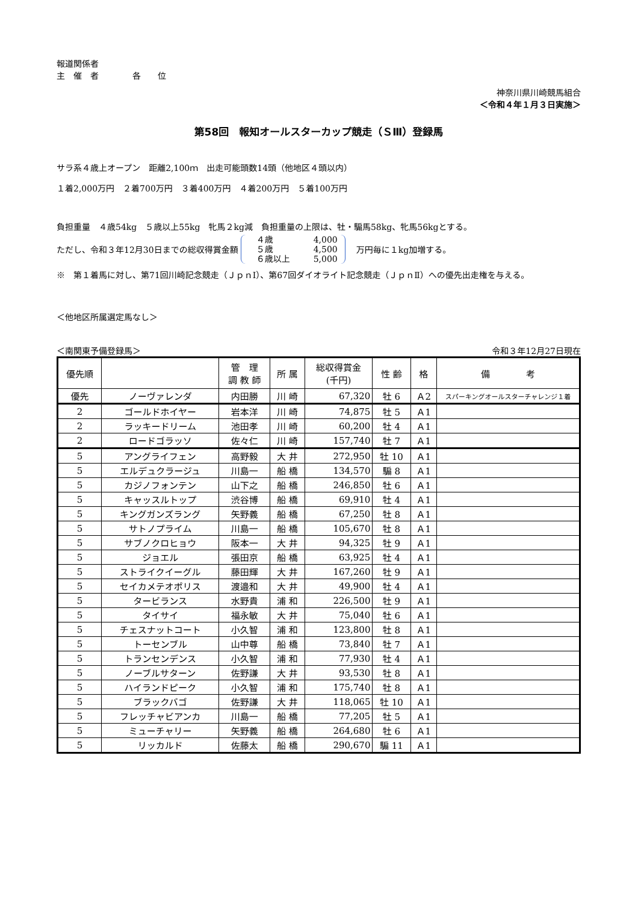報道関係者
主　催　者　　　　各　　位
神奈川県川崎競馬組合
＜令和４年１月３日実施＞
第58回　報知オールスターカップ競走（ＳⅢ）登録馬
サラ系４歳上オープン　距離2,100ｍ　出走可能頭数14頭（他地区４頭以内）
１着2,000万円　２着700万円　３着400万円　４着200万円　５着100万円
負担重量　４歳54kg　５歳以上55kg　牝馬２kg減　負担重量の上限は、牡・騸馬58kg、牝馬56kgとする。
ただし、令和３年12月30日までの総収得賞金額
４歳 4,000
５歳 4,500
６歳以上 5,000
　万円毎に１kg加増する。
※　第１着馬に対し、第71回川崎記念競走（ＪｐｎⅠ）、第67回ダイオライト記念競走（ＪｐｎⅡ）への優先出走権を与える。
＜他地区所属選定馬なし＞
＜南関東予備登録馬＞ 令和３年12月27日現在
| 優先順 | | 管 理 調 教 師 | 所 属 | 総収得賞金 (千円) | 性 齢 | 格 | 備 考 |
| --- | --- | --- | --- | --- | --- | --- | --- |
| 優先 | ノーヴァレンダ | 内田勝 | 川 崎 | 67,320 | 牡 6 | Ａ2 | スパーキングオールスターチャレンジ１着 |
| 2 | ゴールドホイヤー | 岩本洋 | 川 崎 | 74,875 | 牡 5 | Ａ1 | |
| 2 | ラッキードリーム | 池田孝 | 川 崎 | 60,200 | 牡 4 | Ａ1 | |
| 2 | ロードゴラッソ | 佐々仁 | 川 崎 | 157,740 | 牡 7 | Ａ1 | |
| 5 | アングライフェン | 高野毅 | 大 井 | 272,950 | 牡 10 | Ａ1 | |
| 5 | エルデュクラージュ | 川島一 | 船 橋 | 134,570 | 騸 8 | Ａ1 | |
| 5 | カジノフォンテン | 山下之 | 船 橋 | 246,850 | 牡 6 | Ａ1 | |
| 5 | キャッスルトップ | 渋谷博 | 船 橋 | 69,910 | 牡 4 | Ａ1 | |
| 5 | キングガンズラング | 矢野義 | 船 橋 | 67,250 | 牡 8 | Ａ1 | |
| 5 | サトノプライム | 川島一 | 船 橋 | 105,670 | 牡 8 | Ａ1 | |
| 5 | サブノクロヒョウ | 阪本一 | 大 井 | 94,325 | 牡 9 | Ａ1 | |
| 5 | ジョエル | 張田京 | 船 橋 | 63,925 | 牡 4 | Ａ1 | |
| 5 | ストライクイーグル | 藤田輝 | 大 井 | 167,260 | 牡 9 | Ａ1 | |
| 5 | セイカメテオポリス | 渡邉和 | 大 井 | 49,900 | 牡 4 | Ａ1 | |
| 5 | タービランス | 水野貴 | 浦 和 | 226,500 | 牡 9 | Ａ1 | |
| 5 | タイサイ | 福永敏 | 大 井 | 75,040 | 牡 6 | Ａ1 | |
| 5 | チェスナットコート | 小久智 | 浦 和 | 123,800 | 牡 8 | Ａ1 | |
| 5 | トーセンブル | 山中尊 | 船 橋 | 73,840 | 牡 7 | Ａ1 | |
| 5 | トランセンデンス | 小久智 | 浦 和 | 77,930 | 牡 4 | Ａ1 | |
| 5 | ノーブルサターン | 佐野謙 | 大 井 | 93,530 | 牡 8 | Ａ1 | |
| 5 | ハイランドピーク | 小久智 | 浦 和 | 175,740 | 牡 8 | Ａ1 | |
| 5 | ブラックバゴ | 佐野謙 | 大 井 | 118,065 | 牡 10 | Ａ1 | |
| 5 | フレッチャビアンカ | 川島一 | 船 橋 | 77,205 | 牡 5 | Ａ1 | |
| 5 | ミューチャリー | 矢野義 | 船 橋 | 264,680 | 牡 6 | Ａ1 | |
| 5 | リッカルド | 佐藤太 | 船 橋 | 290,670 | 騸 11 | Ａ1 | |